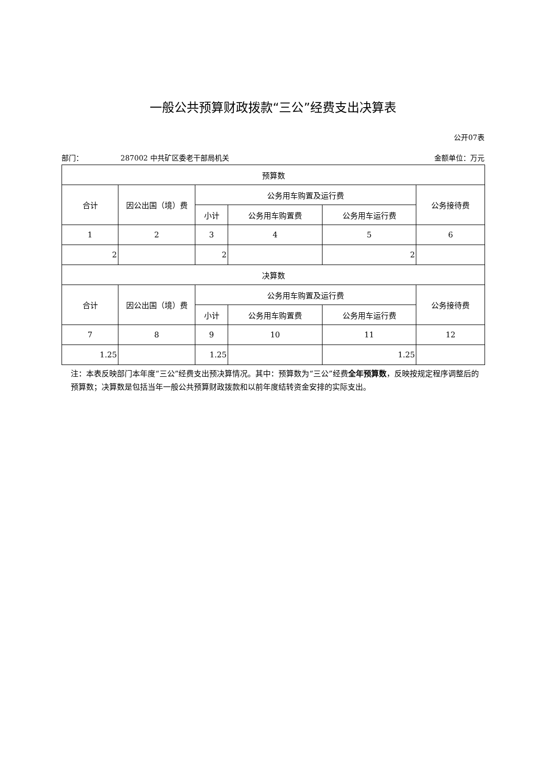一般公共预算财政拨款“三公”经费支出决算表
公开07表
部门： 287002 中共矿区委老干部局机关 金额单位：万元
| 预算数 | | | | | |
| --- | --- | --- | --- | --- | --- |
| 合计 | 因公出国（境）费 | 公务用车购置及运行费 | | | 公务接待费 |
| | | 小计 | 公务用车购置费 | 公务用车运行费 | |
| 1 | 2 | 3 | 4 | 5 | 6 |
| 2 | | 2 | | 2 | |
| 决算数 | | | | | |
| 合计 | 因公出国（境）费 | 公务用车购置及运行费 | | | 公务接待费 |
| | | 小计 | 公务用车购置费 | 公务用车运行费 | |
| 7 | 8 | 9 | 10 | 11 | 12 |
| 1.25 | | 1.25 | | 1.25 | |
注：本表反映部门本年度“三公”经费支出预决算情况。其中：预算数为“三公”经费全年预算数，反映按规定程序调整后的预算数；决算数是包括当年一般公共预算财政拨款和以前年度结转资金安排的实际支出。